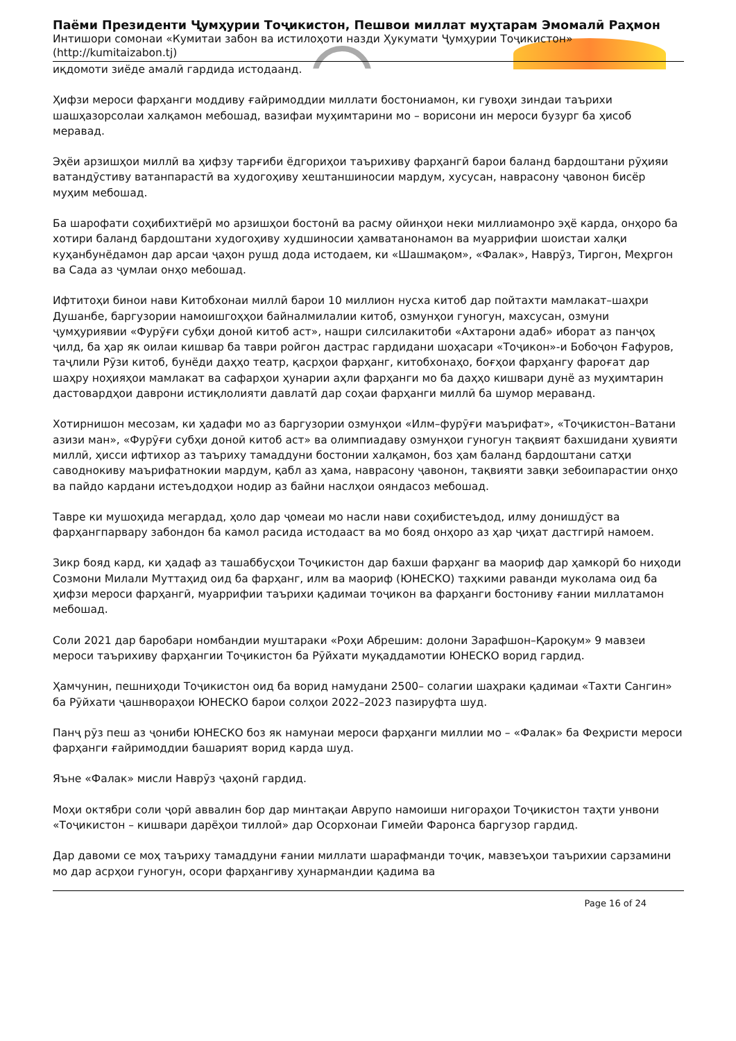Паёми Президенти Ҷумҳурии Тоҷикистон, Пешвои миллат муҳтарам Эмомалӣ Раҳмон
Интишори сомонаи «Кумитаи забон ва истилоҳоти назди Ҳукумати Ҷумҳурии Тоҷикистон»
(http://kumitaizabon.tj)
иқдомоти зиёде амалӣ гардида истодаанд.
Ҳифзи мероси фарҳанги моддиву ғайримоддии миллати бостониамон, ки гувоҳи зиндаи таърихи шашҳазорсолаи халқамон мебошад, вазифаи муҳимтарини мо – ворисони ин мероси бузург ба ҳисоб меравад.
Эҳёи арзишҳои миллӣ ва ҳифзу тарғиби ёдгориҳои таърихиву фарҳангӣ барои баланд бардоштани рӯҳияи ватандӯстиву ватанпарастӣ ва худогоҳиву хештаншиносии мардум, хусусан, наврасону ҷавонон бисёр муҳим мебошад.
Ба шарофати соҳибихтиёрӣ мо арзишҳои бостонӣ ва расму ойинҳои неки миллиамонро эҳё карда, онҳоро ба хотири баланд бардоштани худогоҳиву худшиносии ҳамватанонамон ва муаррифии шоистаи халқи куҳанбунёдамон дар арсаи ҷаҳон рушд дода истодаем, ки «Шашмақом», «Фалак», Наврӯз, Тиргон, Меҳргон ва Сада аз ҷумлаи онҳо мебошад.
Ифтитоҳи бинои нави Китобхонаи миллӣ барои 10 миллион нусха китоб дар пойтахти мамлакат–шаҳри Душанбе, баргузории намоишгоҳҳои байналмилалии китоб, озмунҳои гуногун, махсусан, озмуни ҷумҳуриявии «Фурӯғи субҳи доноӣ китоб аст», нашри силсилакитоби «Ахтарони адаб» иборат аз панҷоҳ ҷилд, ба ҳар як оилаи кишвар ба таври ройгон дастрас гардидани шоҳасари «Тоҷикон»-и Бобоҷон Ғафуров, таҷлили Рӯзи китоб, бунёди даҳҳо театр, қасрҳои фарҳанг, китобхонаҳо, боғҳои фарҳангу фароғат дар шаҳру ноҳияҳои мамлакат ва сафарҳои ҳунарии аҳли фарҳанги мо ба даҳҳо кишвари дунё аз муҳимтарин дастовардҳои даврони истиқлолияти давлатӣ дар соҳаи фарҳанги миллӣ ба шумор мераванд.
Хотирнишон месозам, ки ҳадафи мо аз баргузории озмунҳои «Илм–фурӯғи маърифат», «Тоҷикистон–Ватани азизи ман», «Фурӯғи субҳи доноӣ китоб аст» ва олимпиадаву озмунҳои гуногун тақвият бахшидани ҳувияти миллӣ, ҳисси ифтихор аз таъриху тамаддуни бостонии халқамон, боз ҳам баланд бардоштани сатҳи саводнокиву маърифатнокии мардум, қабл аз ҳама, наврасону ҷавонон, тақвияти завқи зебоипарастии онҳо ва пайдо кардани истеъдодҳои нодир аз байни наслҳои ояндасоз мебошад.
Тавре ки мушоҳида мегардад, ҳоло дар ҷомеаи мо насли нави соҳибистеъдод, илму донишдӯст ва фарҳангпарвару забондон ба камол расида истодааст ва мо бояд онҳоро аз ҳар ҷиҳат дастгирӣ намоем.
Зикр бояд кард, ки ҳадаф аз ташаббусҳои Тоҷикистон дар бахши фарҳанг ва маориф дар ҳамкорӣ бо ниҳоди Созмони Милали Муттаҳид оид ба фарҳанг, илм ва маориф (ЮНЕСКО) таҳкими раванди муколама оид ба ҳифзи мероси фарҳангӣ, муаррифии таърихи қадимаи тоҷикон ва фарҳанги бостониву ғании миллатамон мебошад.
Соли 2021 дар баробари номбандии муштараки «Роҳи Абрешим: долони Зарафшон–Қароқум» 9 мавзеи мероси таърихиву фарҳангии Тоҷикистон ба Рӯйхати муқаддамотии ЮНЕСКО ворид гардид.
Ҳамчунин, пешниҳоди Тоҷикистон оид ба ворид намудани 2500– солагии шаҳраки қадимаи «Тахти Сангин» ба Рӯйхати ҷашнвораҳои ЮНЕСКО барои солҳои 2022–2023 пазируфта шуд.
Панҷ рӯз пеш аз ҷониби ЮНЕСКО боз як намунаи мероси фарҳанги миллии мо – «Фалак» ба Феҳристи мероси фарҳанги ғайримоддии башарият ворид карда шуд.
Яъне «Фалак» мисли Наврӯз ҷаҳонӣ гардид.
Моҳи октябри соли ҷорӣ аввалин бор дар минтақаи Аврупо намоиши нигораҳои Тоҷикистон таҳти унвони «Тоҷикистон – кишвари дарёҳои тиллоӣ» дар Осорхонаи Гимейи Фаронса баргузор гардид.
Дар давоми се моҳ таъриху тамаддуни ғании миллати шарафманди тоҷик, мавзеъҳои таърихии сарзамини мо дар асрҳои гуногун, осори фарҳангиву ҳунармандии қадима ва
Page 16 of 24